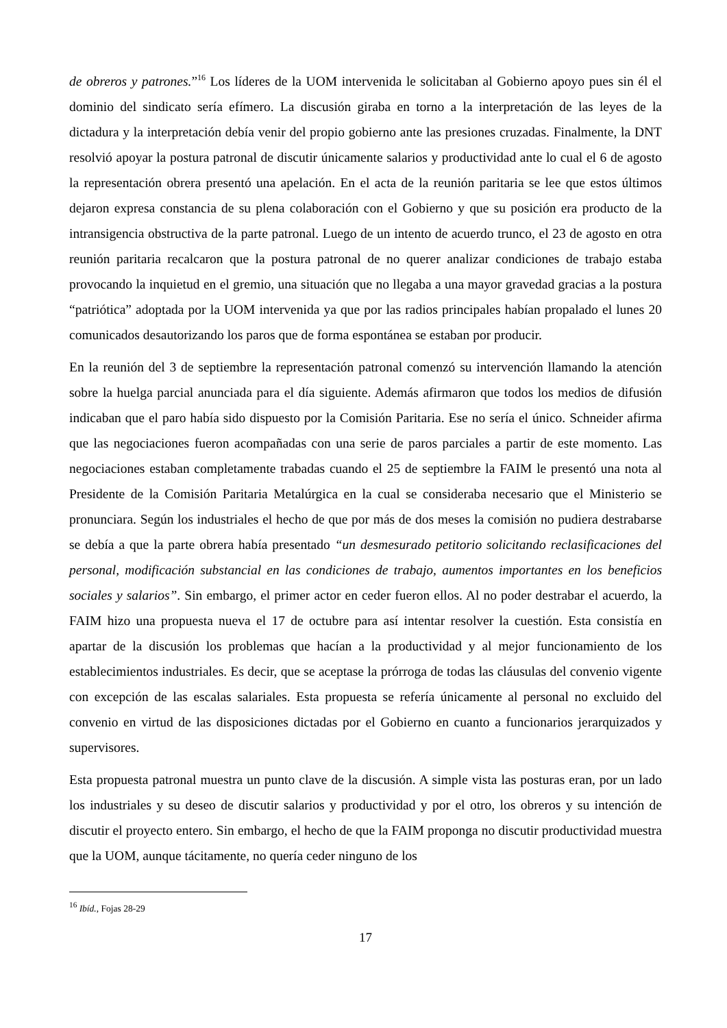de obreros y patrones.”<sup>16</sup> Los líderes de la UOM intervenida le solicitaban al Gobierno apoyo pues sin él el dominio del sindicato sería efímero. La discusión giraba en torno a la interpretación de las leyes de la dictadura y la interpretación debía venir del propio gobierno ante las presiones cruzadas. Finalmente, la DNT resolvió apoyar la postura patronal de discutir únicamente salarios y productividad ante lo cual el 6 de agosto la representación obrera presentó una apelación. En el acta de la reunión paritaria se lee que estos últimos dejaron expresa constancia de su plena colaboración con el Gobierno y que su posición era producto de la intransigencia obstructiva de la parte patronal. Luego de un intento de acuerdo trunco, el 23 de agosto en otra reunión paritaria recalcaron que la postura patronal de no querer analizar condiciones de trabajo estaba provocando la inquietud en el gremio, una situación que no llegaba a una mayor gravedad gracias a la postura “patriótica” adoptada por la UOM intervenida ya que por las radios principales habían propalado el lunes 20 comunicados desautorizando los paros que de forma espontánea se estaban por producir.
En la reunión del 3 de septiembre la representación patronal comenzó su intervención llamando la atención sobre la huelga parcial anunciada para el día siguiente. Además afirmaron que todos los medios de difusión indicaban que el paro había sido dispuesto por la Comisión Paritaria. Ese no sería el único. Schneider afirma que las negociaciones fueron acompañadas con una serie de paros parciales a partir de este momento. Las negociaciones estaban completamente trabadas cuando el 25 de septiembre la FAIM le presentó una nota al Presidente de la Comisión Paritaria Metalúrgica en la cual se consideraba necesario que el Ministerio se pronunciara. Según los industriales el hecho de que por más de dos meses la comisión no pudiera destrabarse se debía a que la parte obrera había presentado “un desmesurado petitorio solicitando reclasificaciones del personal, modificación substancial en las condiciones de trabajo, aumentos importantes en los beneficios sociales y salarios”. Sin embargo, el primer actor en ceder fueron ellos. Al no poder destrabar el acuerdo, la FAIM hizo una propuesta nueva el 17 de octubre para así intentar resolver la cuestión. Esta consistía en apartar de la discusión los problemas que hacían a la productividad y al mejor funcionamiento de los establecimientos industriales. Es decir, que se aceptase la prórroga de todas las cláusulas del convenio vigente con excepción de las escalas salariales. Esta propuesta se refería únicamente al personal no excluido del convenio en virtud de las disposiciones dictadas por el Gobierno en cuanto a funcionarios jerarquizados y supervisores.
Esta propuesta patronal muestra un punto clave de la discusión. A simple vista las posturas eran, por un lado los industriales y su deseo de discutir salarios y productividad y por el otro, los obreros y su intención de discutir el proyecto entero. Sin embargo, el hecho de que la FAIM proponga no discutir productividad muestra que la UOM, aunque tácitamente, no quería ceder ninguno de los
<sup>16</sup> Ibíd., Fojas 28-29
17